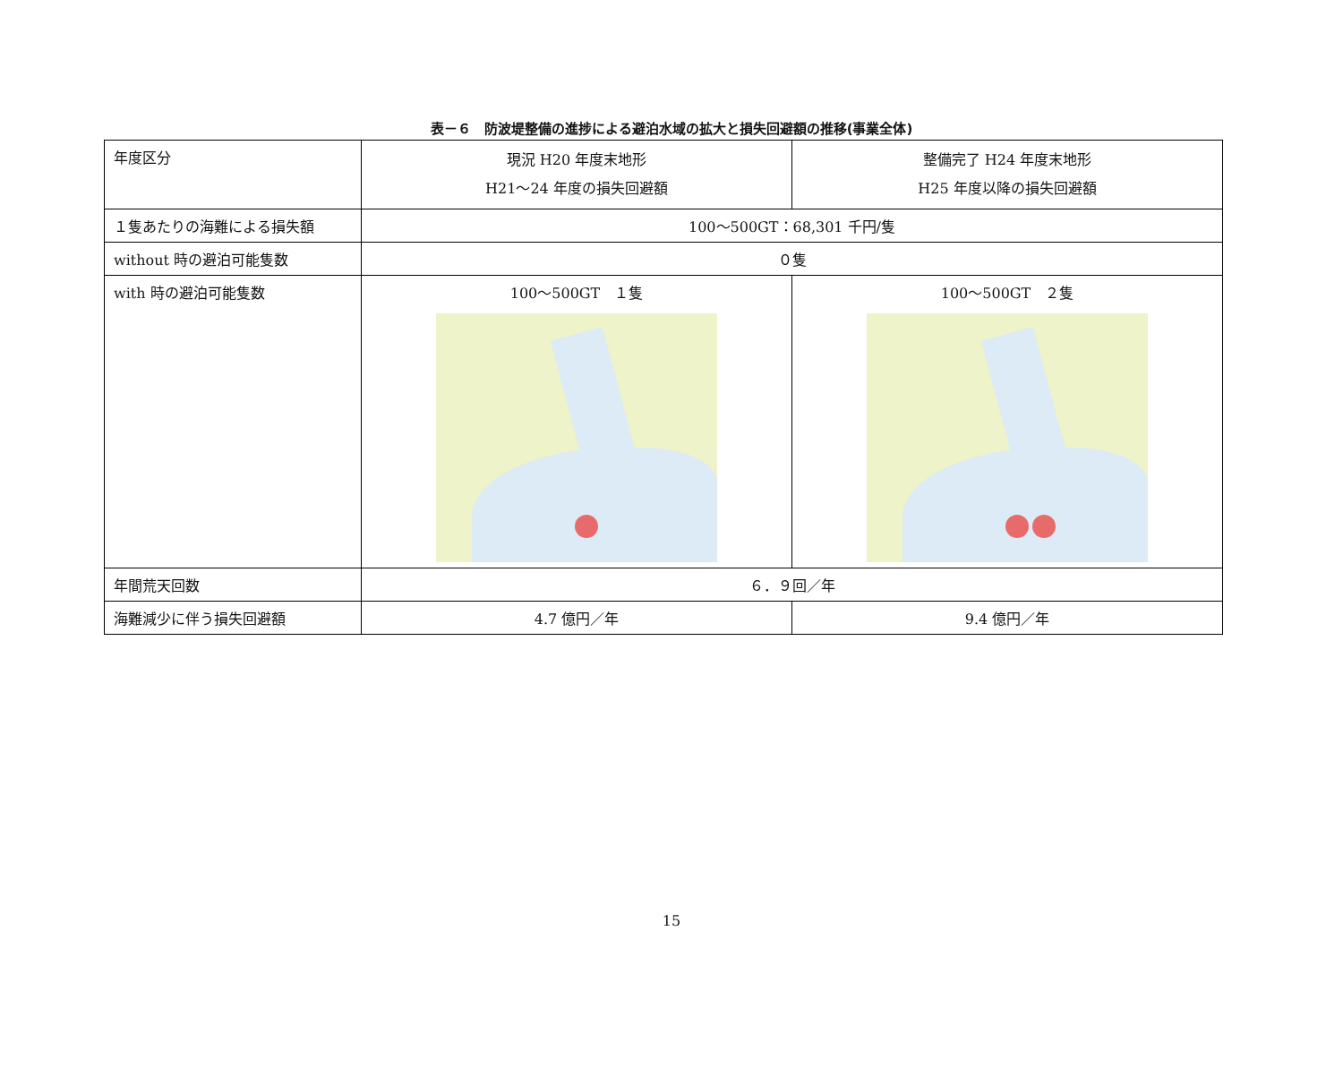表－６　防波堤整備の進捗による避泊水域の拡大と損失回避額の推移(事業全体)
| 年度区分 | 現況 H20 年度末地形 H21～24 年度の損失回避額 | 整備完了 H24 年度末地形 H25 年度以降の損失回避額 |
| １隻あたりの海難による損失額 | 100～500GT：68,301 千円/隻 | |
| without 時の避泊可能隻数 | ０隻 | |
| with 時の避泊可能隻数 | 100～500GT １隻 | 100～500GT ２隻 |
| 年間荒天回数 | ６．９回／年 | |
| 海難減少に伴う損失回避額 | 4.7 億円／年 | 9.4 億円／年 |
15